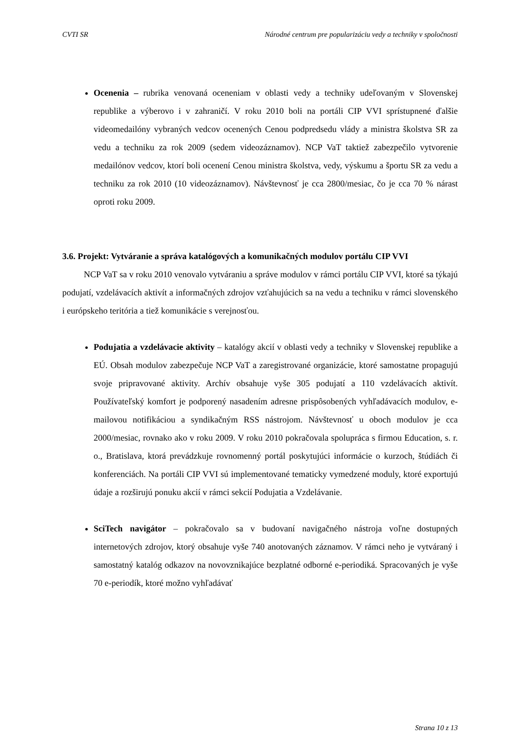CVTI SR Národné centrum pre popularizáciu vedy a techniky v spoločnosti
Ocenenia – rubrika venovaná oceneniam v oblasti vedy a techniky udeľovaným v Slovenskej republike a výberovo i v zahraničí. V roku 2010 boli na portáli CIP VVI sprístupnené ďalšie videomedailóny vybraných vedcov ocenených Cenou podpredsedu vlády a ministra školstva SR za vedu a techniku za rok 2009 (sedem videozáznamov). NCP VaT taktiež zabezpečilo vytvorenie medailónov vedcov, ktorí boli ocenení Cenou ministra školstva, vedy, výskumu a športu SR za vedu a techniku za rok 2010 (10 videozáznamov). Návštevnosť je cca 2800/mesiac, čo je cca 70 % nárast oproti roku 2009.
3.6. Projekt: Vytváranie a správa katalógových a komunikačných modulov portálu CIP VVI
NCP VaT sa v roku 2010 venovalo vytváraniu a správe modulov v rámci portálu CIP VVI, ktoré sa týkajú podujatí, vzdelávacích aktivít a informačných zdrojov vzťahujúcich sa na vedu a techniku v rámci slovenského i európskeho teritória a tiež komunikácie s verejnosťou.
Podujatia a vzdelávacie aktivity – katalógy akcií v oblasti vedy a techniky v Slovenskej republike a EÚ. Obsah modulov zabezpečuje NCP VaT a zaregistrované organizácie, ktoré samostatne propagujú svoje pripravované aktivity. Archív obsahuje vyše 305 podujatí a 110 vzdelávacích aktivít. Používateľský komfort je podporený nasadením adresne prispôsobených vyhľadávacích modulov, e-mailovou notifikáciou a syndikačným RSS nástrojom. Návštevnosť u oboch modulov je cca 2000/mesiac, rovnako ako v roku 2009. V roku 2010 pokračovala spolupráca s firmou Education, s. r. o., Bratislava, ktorá prevádzkuje rovnomenný portál poskytujúci informácie o kurzoch, štúdiách či konferenciách. Na portáli CIP VVI sú implementované tematicky vymedzené moduly, ktoré exportujú údaje a rozširujú ponuku akcií v rámci sekcií Podujatia a Vzdelávanie.
SciTech navigátor – pokračovalo sa v budovaní navigačného nástroja voľne dostupných internetových zdrojov, ktorý obsahuje vyše 740 anotovaných záznamov. V rámci neho je vytváraný i samostatný katalóg odkazov na novovznikajúce bezplatné odborné e-periodiká. Spracovaných je vyše 70 e-periodík, ktoré možno vyhľadávať
Strana 10 z 13